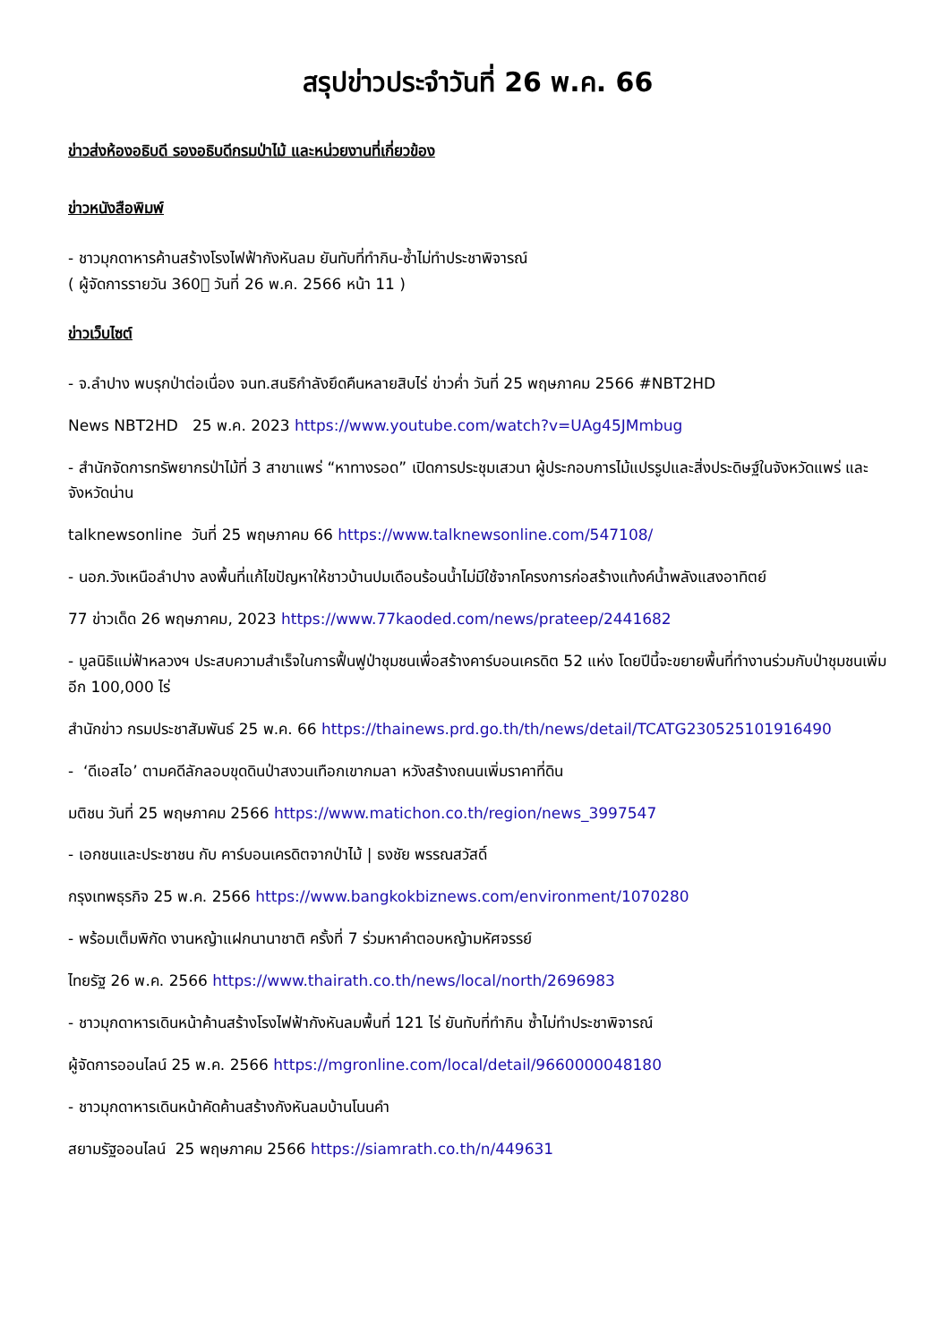สรุปข่าวประจำวันที่ 26 พ.ค. 66
ข่าวส่งห้องอธิบดี รองอธิบดีกรมป่าไม้ และหน่วยงานที่เกี่ยวข้อง
ข่าวหนังสือพิมพ์
- ชาวมุกดาหารค้านสร้างโรงไฟฟ้ากังหันลม ยันทับที่ทำกิน-ซ้ำไม่ทำประชาพิจารณ์
( ผู้จัดการรายวัน 360๊ วันที่ 26 พ.ค. 2566 หน้า 11 )
ข่าวเว็บไซต์
- จ.ลำปาง พบรุกป่าต่อเนื่อง จนท.สนธิกำลังยึดคืนหลายสิบไร่ ข่าวค่ำ วันที่ 25 พฤษภาคม 2566 #NBT2HD
News NBT2HD 25 พ.ค. 2023 https://www.youtube.com/watch?v=UAg45JMmbug
- สำนักจัดการทรัพยากรป่าไม้ที่ 3 สาขาแพร่ “หาทางรอด” เปิดการประชุมเสวนา ผู้ประกอบการไม้แปรรูปและสิ่งประดิษฐ์ในจังหวัดแพร่ และจังหวัดน่าน
talknewsonline วันที่ 25 พฤษภาคม 66 https://www.talknewsonline.com/547108/
- นอภ.วังเหนือลำปาง ลงพื้นที่แก้ไขปัญหาให้ชาวบ้านปมเดือนร้อนน้ำไม่มีใช้จากโครงการก่อสร้างแท้งค์น้ำพลังแสงอาทิตย์
77 ข่าวเด็ด 26 พฤษภาคม, 2023 https://www.77kaoded.com/news/prateep/2441682
- มูลนิธิแม่ฟ้าหลวงฯ ประสบความสำเร็จในการฟื้นฟูป่าชุมชนเพื่อสร้างคาร์บอนเครดิต 52 แห่ง โดยปีนี้จะขยายพื้นที่ทำงานร่วมกับป่าชุมชนเพิ่มอีก 100,000 ไร่
สำนักข่าว กรมประชาสัมพันธ์ 25 พ.ค. 66 https://thainews.prd.go.th/th/news/detail/TCATG230525101916490
- ‘ดีเอสไอ’ ตามคดีลักลอบขุดดินป่าสงวนเทือกเขากมลา หวังสร้างถนนเพิ่มราคาที่ดิน
มติชน วันที่ 25 พฤษภาคม 2566 https://www.matichon.co.th/region/news_3997547
- เอกชนและประชาชน กับ คาร์บอนเครดิตจากป่าไม้ | ธงชัย พรรณสวัสดิ์
กรุงเทพธุรกิจ 25 พ.ค. 2566 https://www.bangkokbiznews.com/environment/1070280
- พร้อมเต็มพิกัด งานหญ้าแฝกนานาชาติ ครั้งที่ 7 ร่วมหาคำตอบหญ้ามหัศจรรย์
ไทยรัฐ 26 พ.ค. 2566 https://www.thairath.co.th/news/local/north/2696983
- ชาวมุกดาหารเดินหน้าค้านสร้างโรงไฟฟ้ากังหันลมพื้นที่ 121 ไร่ ยันทับที่ทำกิน ซ้ำไม่ทำประชาพิจารณ์
ผู้จัดการออนไลน์ 25 พ.ค. 2566 https://mgronline.com/local/detail/9660000048180
- ชาวมุกดาหารเดินหน้าคัดค้านสร้างกังหันลมบ้านโนนคำ
สยามรัฐออนไลน์ 25 พฤษภาคม 2566 https://siamrath.co.th/n/449631